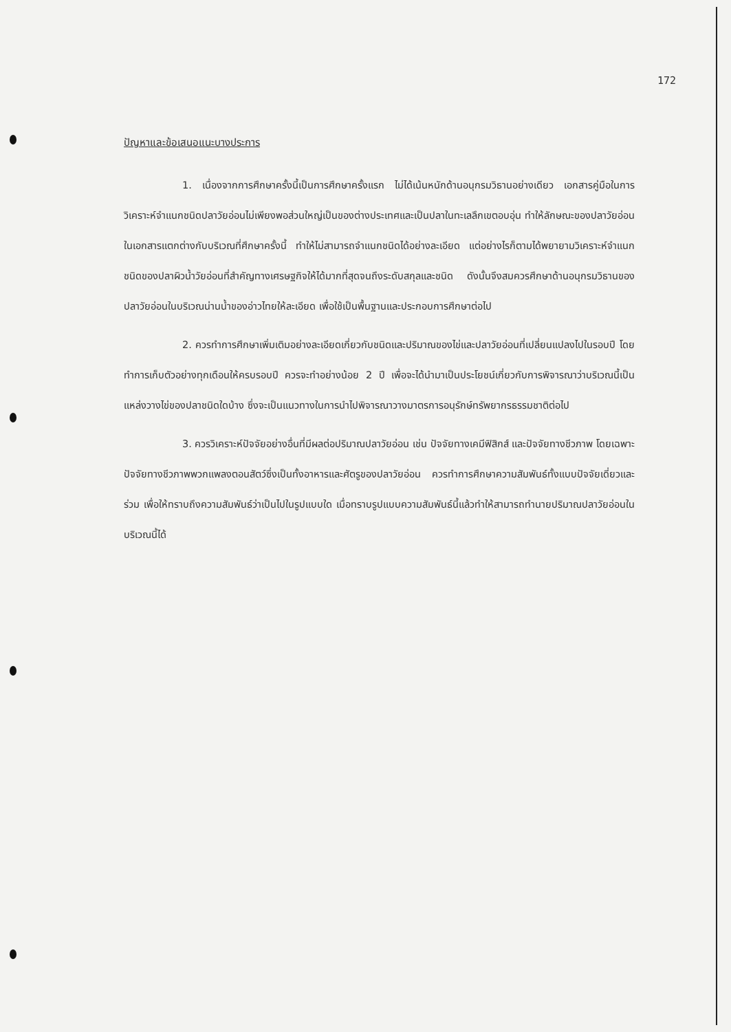172
ปัญหาและข้อเสนอแนะบางประการ
1. เนื่องจากการศึกษาครั้งนี้เป็นการศึกษาครั้งแรก ไม่ได้เน้นหนักด้านอนุกรมวิธานอย่างเดียว เอกสารคู่มือในการวิเคราะห์จำแนกชนิดปลาวัยอ่อนไม่เพียงพอส่วนใหญ่เป็นของต่างประเทศและเป็นปลาในทะเลลึกเขตอบอุ่น ทำให้ลักษณะของปลาวัยอ่อนในเอกสารแตกต่างกับบริเวณที่ศึกษาครั้งนี้ ทำให้ไม่สามารถจำแนกชนิดได้อย่างละเอียด แต่อย่างไรก็ตามได้พยายามวิเคราะห์จำแนกชนิดของปลาผิวน้ำวัยอ่อนที่สำคัญทางเศรษฐกิจให้ได้มากที่สุดจนถึงระดับสกุลและชนิด ดังนั้นจึงสมควรศึกษาด้านอนุกรมวิธานของปลาวัยอ่อนในบริเวณน่านน้ำของอ่าวไทยให้ละเอียด เพื่อใช้เป็นพื้นฐานและประกอบการศึกษาต่อไป
2. ควรทำการศึกษาเพิ่มเติมอย่างละเอียดเกี่ยวกับชนิดและปริมาณของไข่และปลาวัยอ่อนที่เปลี่ยนแปลงไปในรอบปี โดยทำการเก็บตัวอย่างทุกเดือนให้ครบรอบปี ควรจะทำอย่างน้อย 2 ปี เพื่อจะได้นำมาเป็นประโยชน์เกี่ยวกับการพิจารณาว่าบริเวณนี้เป็นแหล่งวางไข่ของปลาชนิดใดบ้าง ซึ่งจะเป็นแนวทางในการนำไปพิจารณาวางมาตรการอนุรักษ์ทรัพยากรธรรมชาติต่อไป
3. ควรวิเคราะห์ปัจจัยอย่างอื่นที่มีผลต่อปริมาณปลาวัยอ่อน เช่น ปัจจัยทางเคมีฟิสิกส์ และปัจจัยทางชีวภาพ โดยเฉพาะปัจจัยทางชีวภาพพวกแพลงตอนสัตว์ซึ่งเป็นทั้งอาหารและศัตรูของปลาวัยอ่อน ควรทำการศึกษาความสัมพันธ์ทั้งแบบปัจจัยเดี่ยวและร่วม เพื่อให้ทราบถึงความสัมพันธ์ว่าเป็นไปในรูปแบบใด เมื่อทราบรูปแบบความสัมพันธ์นี้แล้วทำให้สามารถทำนายปริมาณปลาวัยอ่อนในบริเวณนี้ได้